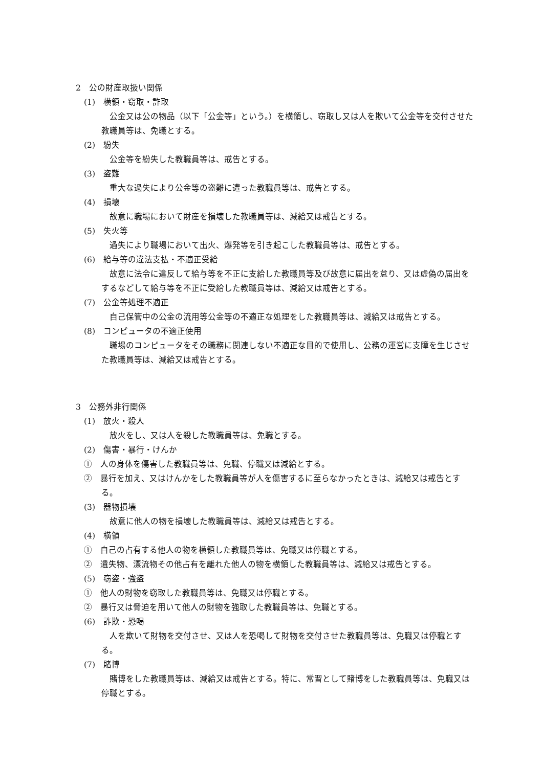2　公の財産取扱い関係
(1)　横領・窃取・詐取
公金又は公の物品（以下「公金等」という。）を横領し、窃取し又は人を欺いて公金等を交付させた教職員等は、免職とする。
(2)　紛失
公金等を紛失した教職員等は、戒告とする。
(3)　盗難
重大な過失により公金等の盗難に遭った教職員等は、戒告とする。
(4)　損壊
故意に職場において財産を損壊した教職員等は、減給又は戒告とする。
(5)　失火等
過失により職場において出火、爆発等を引き起こした教職員等は、戒告とする。
(6)　給与等の違法支払・不適正受給
故意に法令に違反して給与等を不正に支給した教職員等及び故意に届出を怠り、又は虚偽の届出をするなどして給与等を不正に受給した教職員等は、減給又は戒告とする。
(7)　公金等処理不適正
自己保管中の公金の流用等公金等の不適正な処理をした教職員等は、減給又は戒告とする。
(8)　コンピュータの不適正使用
職場のコンピュータをその職務に関連しない不適正な目的で使用し、公務の運営に支障を生じさせた教職員等は、減給又は戒告とする。
3　公務外非行関係
(1)　放火・殺人
放火をし、又は人を殺した教職員等は、免職とする。
(2)　傷害・暴行・けんか
①　人の身体を傷害した教職員等は、免職、停職又は減給とする。
②　暴行を加え、又はけんかをした教職員等が人を傷害するに至らなかったときは、減給又は戒告とする。
(3)　器物損壊
故意に他人の物を損壊した教職員等は、減給又は戒告とする。
(4)　横領
①　自己の占有する他人の物を横領した教職員等は、免職又は停職とする。
②　遺失物、漂流物その他占有を離れた他人の物を横領した教職員等は、減給又は戒告とする。
(5)　窃盗・強盗
①　他人の財物を窃取した教職員等は、免職又は停職とする。
②　暴行又は脅迫を用いて他人の財物を強取した教職員等は、免職とする。
(6)　詐欺・恐喝
人を欺いて財物を交付させ、又は人を恐喝して財物を交付させた教職員等は、免職又は停職とする。
(7)　賭博
賭博をした教職員等は、減給又は戒告とする。特に、常習として賭博をした教職員等は、免職又は停職とする。